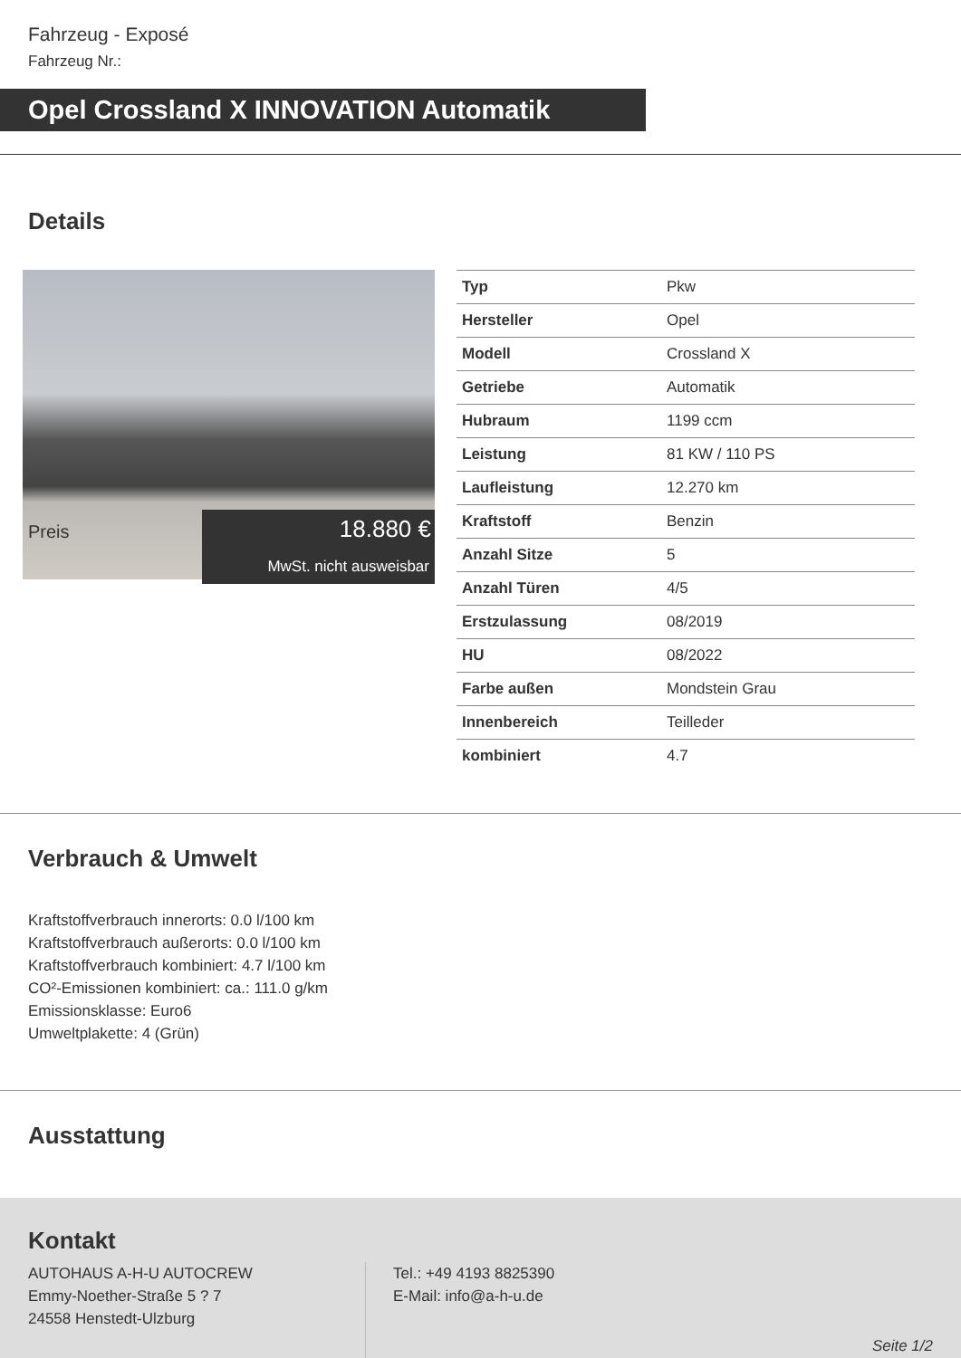Fahrzeug - Exposé
Fahrzeug Nr.:
Opel Crossland X INNOVATION Automatik
Details
Preis
18.880 €
MwSt. nicht ausweisbar
| Typ | Pkw |
| Hersteller | Opel |
| Modell | Crossland X |
| Getriebe | Automatik |
| Hubraum | 1199 ccm |
| Leistung | 81 KW / 110 PS |
| Laufleistung | 12.270 km |
| Kraftstoff | Benzin |
| Anzahl Sitze | 5 |
| Anzahl Türen | 4/5 |
| Erstzulassung | 08/2019 |
| HU | 08/2022 |
| Farbe außen | Mondstein Grau |
| Innenbereich | Teilleder |
| kombiniert | 4.7 |
Verbrauch & Umwelt
Kraftstoffverbrauch innerorts: 0.0 l/100 km
Kraftstoffverbrauch außerorts: 0.0 l/100 km
Kraftstoffverbrauch kombiniert: 4.7 l/100 km
CO²-Emissionen kombiniert: ca.: 111.0 g/km
Emissionsklasse: Euro6
Umweltplakette: 4 (Grün)
Ausstattung
Kontakt
AUTOHAUS A-H-U AUTOCREW
Emmy-Noether-Straße 5 ? 7
24558 Henstedt-Ulzburg
Tel.: +49 4193 8825390
E-Mail: info@a-h-u.de
Seite 1/2